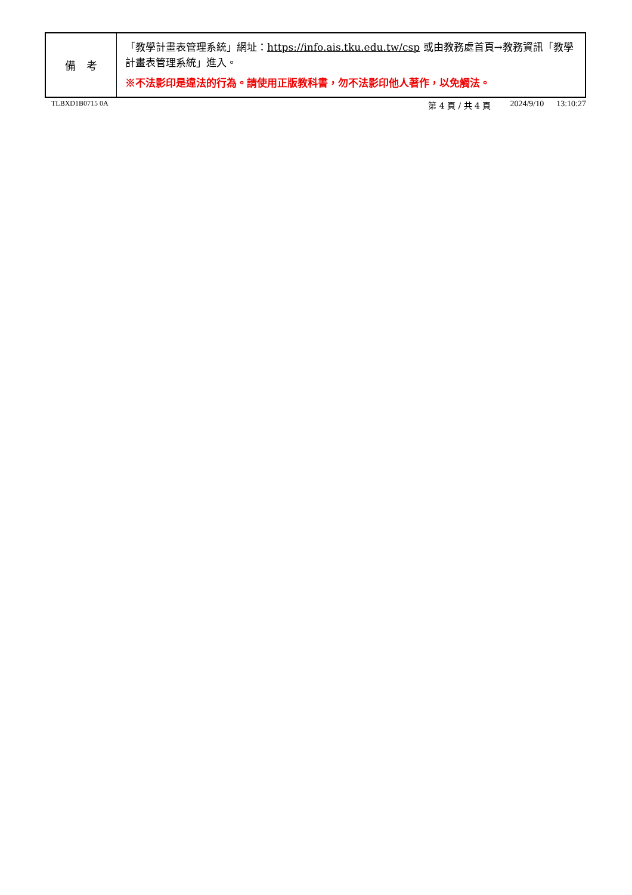| 備 考 | 「教學計畫表管理系統」網址： https://info.ais.tku.edu.tw/csp 或由教務處首頁→教務資訊「教學計畫表管理系統」進入。 ※不法影印是違法的行為。請使用正版教科書，勿不法影印他人著作，以免觸法。 |
TLBXD1B0715 0A 第 4 頁 / 共 4 頁 2024/9/10 13:10:27